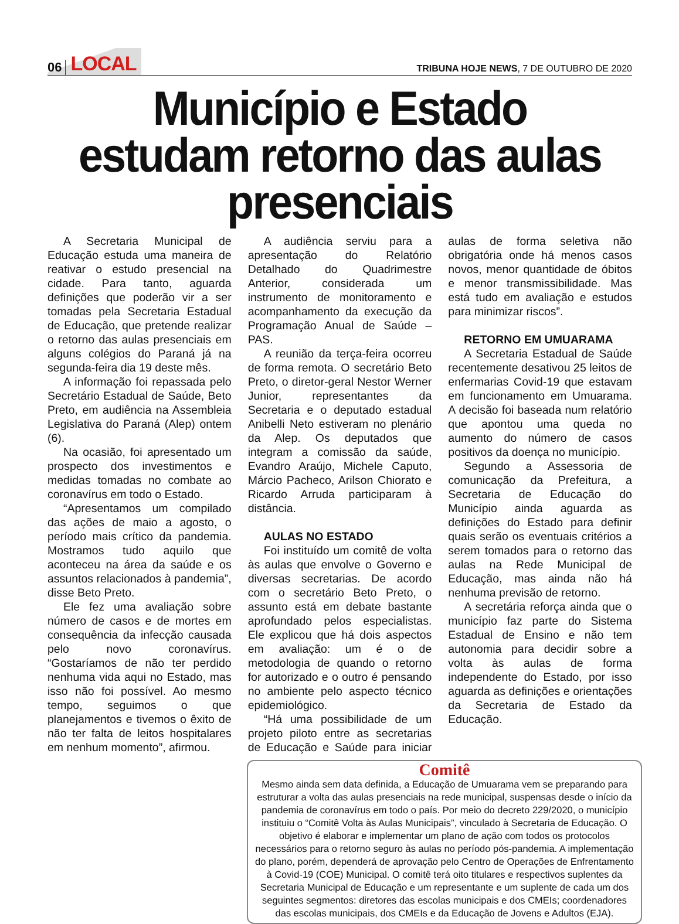06 LOCAL
TRIBUNA HOJE NEWS, 7 DE OUTUBRO DE 2020
Município e Estado estudam retorno das aulas presenciais
A Secretaria Municipal de Educação estuda uma maneira de reativar o estudo presencial na cidade. Para tanto, aguarda definições que poderão vir a ser tomadas pela Secretaria Estadual de Educação, que pretende realizar o retorno das aulas presenciais em alguns colégios do Paraná já na segunda-feira dia 19 deste mês.
A informação foi repassada pelo Secretário Estadual de Saúde, Beto Preto, em audiência na Assembleia Legislativa do Paraná (Alep) ontem (6).
Na ocasião, foi apresentado um prospecto dos investimentos e medidas tomadas no combate ao coronavírus em todo o Estado.
“Apresentamos um compilado das ações de maio a agosto, o período mais crítico da pandemia. Mostramos tudo aquilo que aconteceu na área da saúde e os assuntos relacionados à pandemia”, disse Beto Preto.
Ele fez uma avaliação sobre número de casos e de mortes em consequência da infecção causada pelo novo coronavírus. “Gostaríamos de não ter perdido nenhuma vida aqui no Estado, mas isso não foi possível. Ao mesmo tempo, seguimos o que planejamentos e tivemos o êxito de não ter falta de leitos hospitalares em nenhum momento”, afirmou.
A audiência serviu para a apresentação do Relatório Detalhado do Quadrimestre Anterior, considerada um instrumento de monitoramento e acompanhamento da execução da Programação Anual de Saúde –PAS.
A reunião da terça-feira ocorreu de forma remota. O secretário Beto Preto, o diretor-geral Nestor Werner Junior, representantes da Secretaria e o deputado estadual Anibelli Neto estiveram no plenário da Alep. Os deputados que integram a comissão da saúde, Evandro Araújo, Michele Caputo, Márcio Pacheco, Arilson Chiorato e Ricardo Arruda participaram à distância.
AULAS NO ESTADO
Foi instituído um comitê de volta às aulas que envolve o Governo e diversas secretarias. De acordo com o secretário Beto Preto, o assunto está em debate bastante aprofundado pelos especialistas. Ele explicou que há dois aspectos em avaliação: um é o de metodologia de quando o retorno for autorizado e o outro é pensando no ambiente pelo aspecto técnico epidemiológico.
“Há uma possibilidade de um projeto piloto entre as secretarias de Educação e Saúde para iniciar aulas de forma seletiva não obrigatória onde há menos casos novos, menor quantidade de óbitos e menor transmissibilidade. Mas está tudo em avaliação e estudos para minimizar riscos”.
RETORNO EM UMUARAMA
A Secretaria Estadual de Saúde recentemente desativou 25 leitos de enfermarias Covid-19 que estavam em funcionamento em Umuarama. A decisão foi baseada num relatório que apontou uma queda no aumento do número de casos positivos da doença no município.
Segundo a Assessoria de comunicação da Prefeitura, a Secretaria de Educação do Município ainda aguarda as definições do Estado para definir quais serão os eventuais critérios a serem tomados para o retorno das aulas na Rede Municipal de Educação, mas ainda não há nenhuma previsão de retorno.
A secretária reforça ainda que o município faz parte do Sistema Estadual de Ensino e não tem autonomia para decidir sobre a volta às aulas de forma independente do Estado, por isso aguarda as definições e orientações da Secretaria de Estado da Educação.
Comitê
Mesmo ainda sem data definida, a Educação de Umuarama vem se preparando para estruturar a volta das aulas presenciais na rede municipal, suspensas desde o início da pandemia de coronavírus em todo o país. Por meio do decreto 229/2020, o município instituiu o “Comitê Volta às Aulas Municipais”, vinculado à Secretaria de Educação. O objetivo é elaborar e implementar um plano de ação com todos os protocolos necessários para o retorno seguro às aulas no período pós-pandemia. A implementação do plano, porém, dependerá de aprovação pelo Centro de Operações de Enfrentamento à Covid-19 (COE) Municipal. O comitê terá oito titulares e respectivos suplentes da Secretaria Municipal de Educação e um representante e um suplente de cada um dos seguintes segmentos: diretores das escolas municipais e dos CMEIs; coordenadores das escolas municipais, dos CMEIs e da Educação de Jovens e Adultos (EJA).